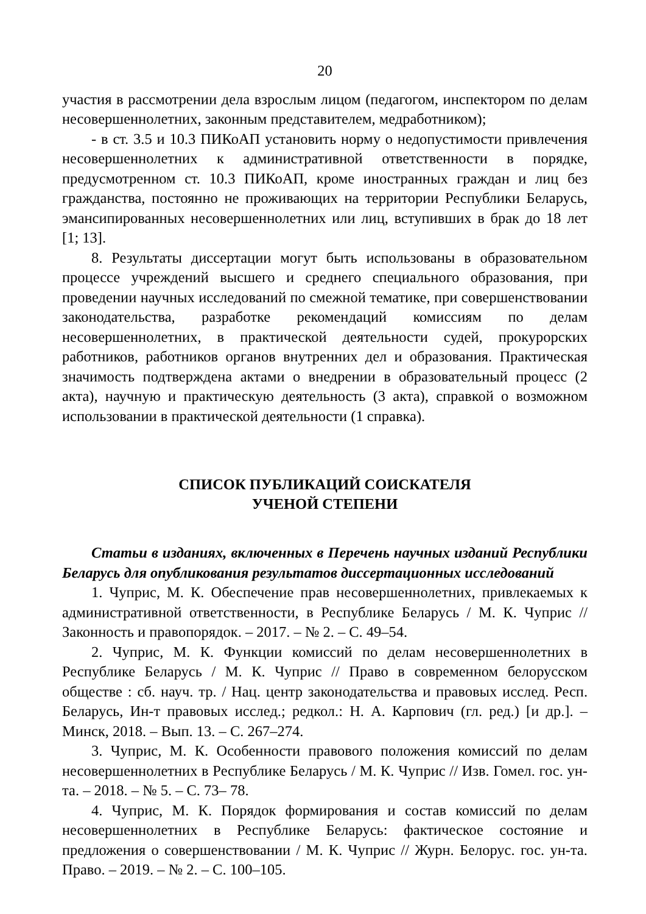20
участия в рассмотрении дела взрослым лицом (педагогом, инспектором по делам несовершеннолетних, законным представителем, медработником);
- в ст. 3.5 и 10.3 ПИКоАП установить норму о недопустимости привлечения несовершеннолетних к административной ответственности в порядке, предусмотренном ст. 10.3 ПИКоАП, кроме иностранных граждан и лиц без гражданства, постоянно не проживающих на территории Республики Беларусь, эмансипированных несовершеннолетних или лиц, вступивших в брак до 18 лет [1; 13].
8. Результаты диссертации могут быть использованы в образовательном процессе учреждений высшего и среднего специального образования, при проведении научных исследований по смежной тематике, при совершенствовании законодательства, разработке рекомендаций комиссиям по делам несовершеннолетних, в практической деятельности судей, прокурорских работников, работников органов внутренних дел и образования. Практическая значимость подтверждена актами о внедрении в образовательный процесс (2 акта), научную и практическую деятельность (3 акта), справкой о возможном использовании в практической деятельности (1 справка).
СПИСОК ПУБЛИКАЦИЙ СОИСКАТЕЛЯ
УЧЕНОЙ СТЕПЕНИ
Статьи в изданиях, включенных в Перечень научных изданий Республики Беларусь для опубликования результатов диссертационных исследований
1. Чуприс, М. К. Обеспечение прав несовершеннолетних, привлекаемых к административной ответственности, в Республике Беларусь / М. К. Чуприс // Законность и правопорядок. – 2017. – № 2. – С. 49–54.
2. Чуприс, М. К. Функции комиссий по делам несовершеннолетних в Республике Беларусь / М. К. Чуприс // Право в современном белорусском обществе : сб. науч. тр. / Нац. центр законодательства и правовых исслед. Респ. Беларусь, Ин-т правовых исслед.; редкол.: Н. А. Карпович (гл. ред.) [и др.]. – Минск, 2018. – Вып. 13. – С. 267–274.
3. Чуприс, М. К. Особенности правового положения комиссий по делам несовершеннолетних в Республике Беларусь / М. К. Чуприс // Изв. Гомел. гос. ун-та. – 2018. – № 5. – С. 73– 78.
4. Чуприс, М. К. Порядок формирования и состав комиссий по делам несовершеннолетних в Республике Беларусь: фактическое состояние и предложения о совершенствовании / М. К. Чуприс // Журн. Белорус. гос. ун-та. Право. – 2019. – № 2. – С. 100–105.